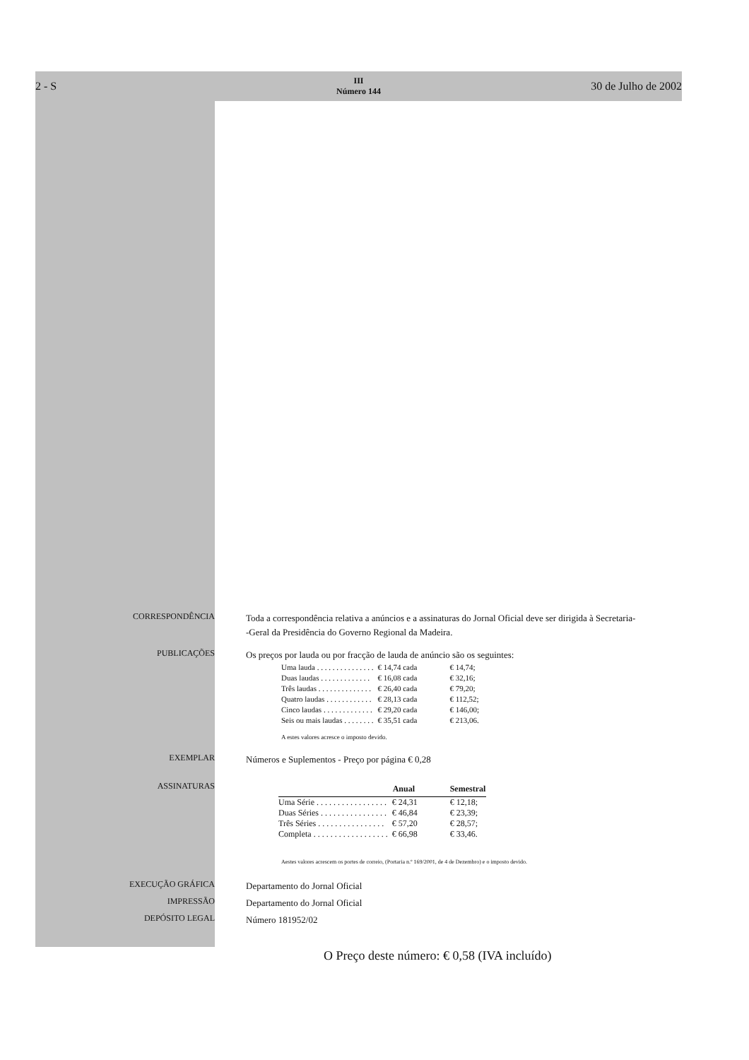2 - S
III
Número 144
30 de Julho de 2002
CORRESPONDÊNCIA
Toda a correspondência relativa a anúncios e a assinaturas do Jornal Oficial deve ser dirigida à Secretaria-
-Geral da Presidência do Governo Regional da Madeira.
PUBLICAÇÕES
Os preços por lauda ou por fracção de lauda de anúncio são os seguintes:
| Uma lauda . . . . . . . . . . . . . . . | € 14,74 cada | € 14,74; |
| Duas laudas . . . . . . . . . . . . . | € 16,08 cada | € 32,16; |
| Três laudas . . . . . . . . . . . . . . | € 26,40 cada | € 79,20; |
| Quatro laudas . . . . . . . . . . . . | € 28,13 cada | € 112,52; |
| Cinco laudas . . . . . . . . . . . . . | € 29,20 cada | € 146,00; |
| Seis ou mais laudas . . . . . . . . | € 35,51 cada | € 213,06. |
A estes valores acresce o imposto devido.
EXEMPLAR
Números e Suplementos - Preço por página € 0,28
ASSINATURAS
| | Anual | Semestral |
| --- | --- | --- |
| Uma Série . . . . . . . . . . . . . . . . . | € 24,31 | € 12,18; |
| Duas Séries . . . . . . . . . . . . . . . . | € 46,84 | € 23,39; |
| Três Séries . . . . . . . . . . . . . . . . | € 57,20 | € 28,57; |
| Completa . . . . . . . . . . . . . . . . . . | € 66,98 | € 33,46. |
Aestes valores acrescem os portes de correio, (Portaria n.º 169/2001, de 4 de Dezembro) e o imposto devido.
EXECUÇÃO GRÁFICA
Departamento do Jornal Oficial
IMPRESSÃO
Departamento do Jornal Oficial
DEPÓSITO LEGAL
Número 181952/02
O Preço deste número: € 0,58 (IVA incluído)